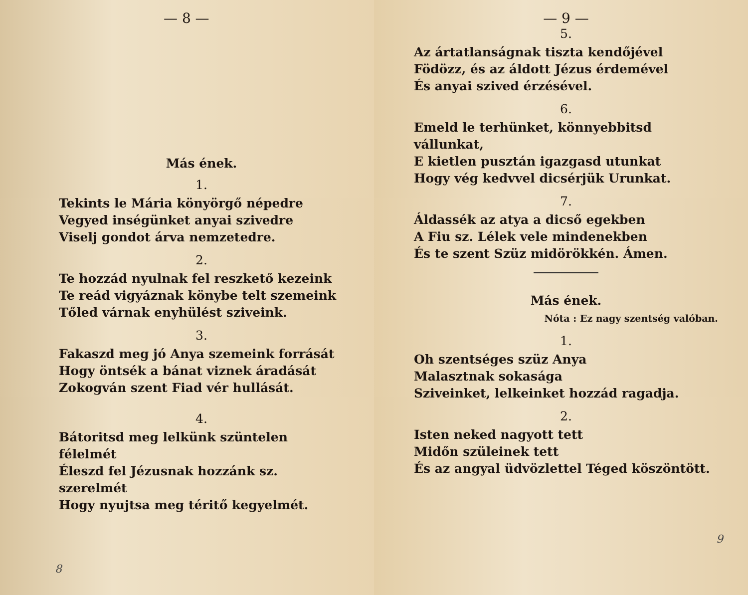— 8 —
Más ének.
1.
Tekints le Mária könyörgő népedre
Vegyed inségünket anyai szivedre
Viselj gondot árva nemzetedre.
2.
Te hozzád nyulnak fel reszkető kezeink
Te reád vigyáznak könybe telt szemeink
Tőled várnak enyhülést sziveink.
3.
Fakaszd meg jó Anya szemeink forrását
Hogy öntsék a bánat viznek áradását
Zokogván szent Fiad vér hullását.
4.
Bátoritsd meg lelkünk szüntelen félelmét
Éleszd fel Jézusnak hozzánk sz. szerelmét
Hogy nyujtsa meg téritő kegyelmét.
8
— 9 —
5.
Az ártatlanságnak tiszta kendőjével
Födözz, és az áldott Jézus érdemével
És anyai szived érzésével.
6.
Emeld le terhünket, könnyebbitsd vállunkat,
E kietlen pusztán igazgasd utunkat
Hogy vég kedvvel dicsérjük Urunkat.
7.
Áldassék az atya a dicső egekben
A Fiu sz. Lélek vele mindenekben
És te szent Szüz midörökkén. Ámen.
Más ének.
Nóta : Ez nagy szentség valóban.
1.
Oh szentséges szüz Anya
Malasztnak sokasága
Sziveinket, lelkeinket hozzád ragadja.
2.
Isten neked nagyott tett
Midőn szüleinek tett
És az angyal üdvözlettel Téged köszöntött.
9